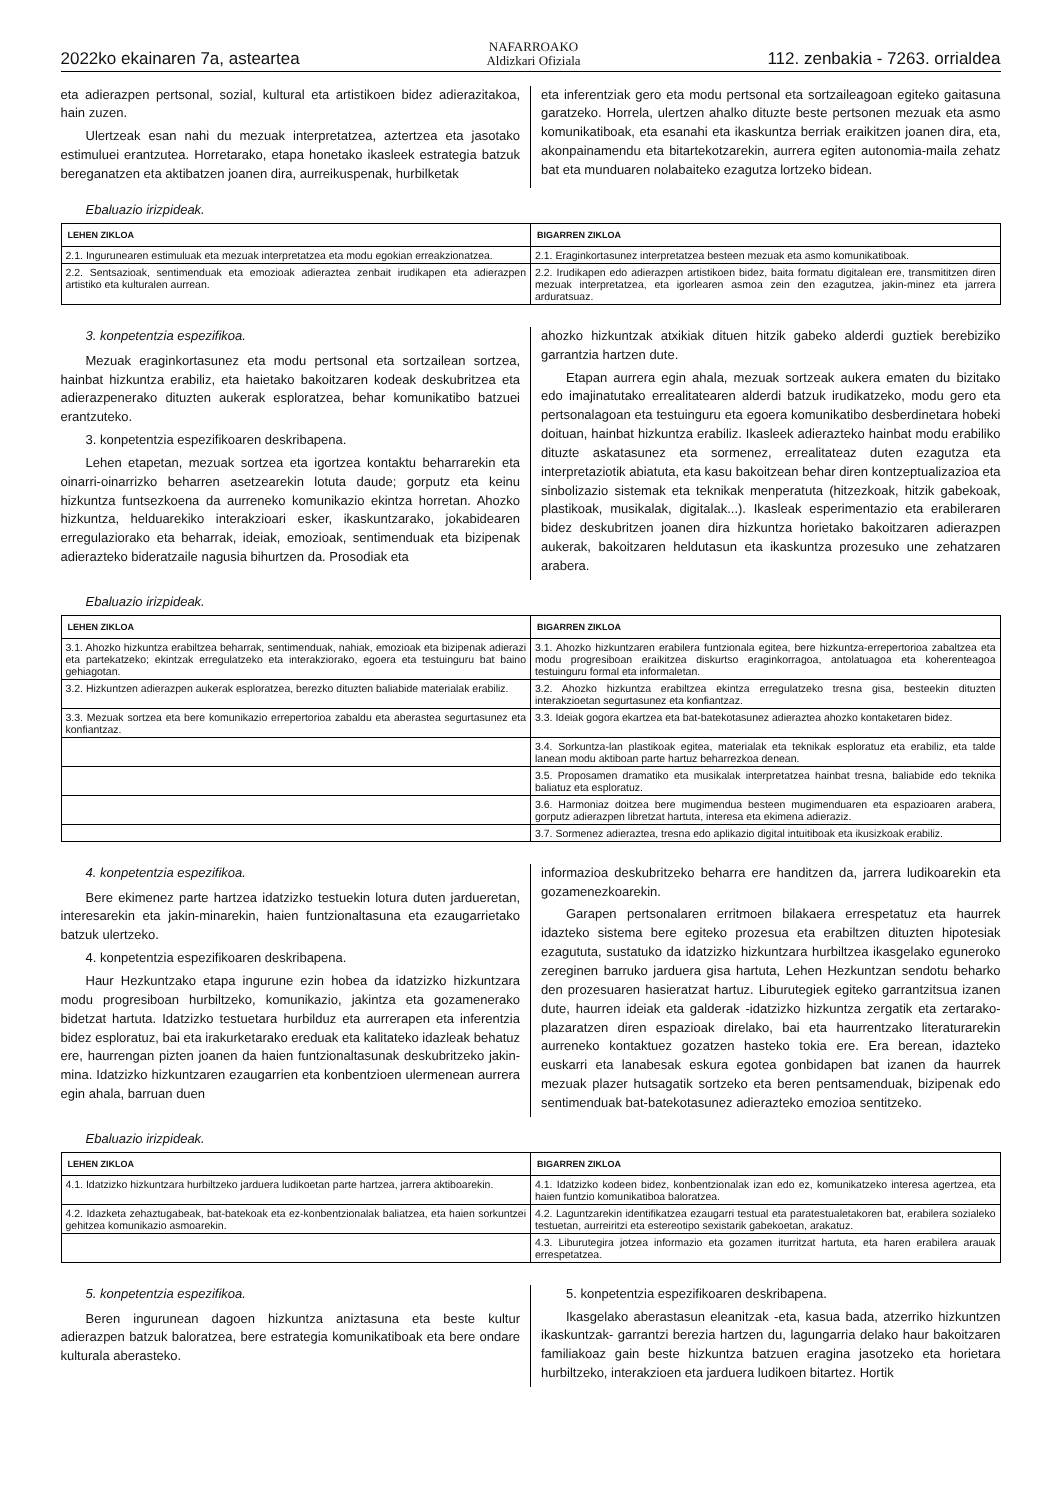2022ko ekainaren 7a, asteartea NAFARROAKO
Aldizkari Ofiziala 112. zenbakia - 7263. orrialdea
eta adierazpen pertsonal, sozial, kultural eta artistikoen bidez adierazitakoa, hain zuzen.
Ulertzeak esan nahi du mezuak interpretatzea, aztertzea eta jasotako estimuluei erantzutea. Horretarako, etapa honetako ikasleek estrategia batzuk bereganatzen eta aktibatzen joanen dira, aurreikuspenak, hurbilketak
eta inferentziak gero eta modu pertsonal eta sortzaileagoan egiteko gaitasuna garatzeko. Horrela, ulertzen ahalko dituzte beste pertsonen mezuak eta asmo komunikatiboak, eta esanahi eta ikaskuntza berriak eraikitzen joanen dira, eta, akonpainamendu eta bitartekotzarekin, aurrera egiten autonomia-maila zehatz bat eta munduaren nolabaiteko ezagutza lortzeko bidean.
Ebaluazio irizpideak.
| LEHEN ZIKLOA | BIGARREN ZIKLOA |
| --- | --- |
| 2.1. Ingurunearen estimuluak eta mezuak interpretatzea eta modu egokian erreakzionatzea. | 2.1. Eraginkortasunez interpretatzea besteen mezuak eta asmo komunikatiboak. |
| 2.2. Sentsazioak, sentimenduak eta emozioak adieraztea zenbait irudikapen eta adierazpen artistiko eta kulturalen aurrean. | 2.2. Irudikapen edo adierazpen artistikoen bidez, baita formatu digitalean ere, transmititzen diren mezuak interpretatzea, eta igorlearen asmoa zein den ezagutzea, jakin-minez eta jarrera arduratsuaz. |
3. konpetentzia espezifikoa.
Mezuak eraginkortasunez eta modu pertsonal eta sortzailean sortzea, hainbat hizkuntza erabiliz, eta haietako bakoitzaren kodeak deskubritzea eta adierazpenerako dituzten aukerak esploratzea, behar komunikatibo batzuei erantzuteko.
3. konpetentzia espezifikoaren deskribapena.
Lehen etapetan, mezuak sortzea eta igortzea kontaktu beharrarekin eta oinarri-oinarrizko beharren asetzearekin lotuta daude; gorputz eta keinu hizkuntza funtsezkoena da aurreneko komunikazio ekintza horretan. Ahozko hizkuntza, helduarekiko interakzioari esker, ikaskuntzarako, jokabidearen erregulaziorako eta beharrak, ideiak, emozioak, sentimenduak eta bizipenak adierazteko bideratzaile nagusia bihurtzen da. Prosodiak eta
ahozko hizkuntzak atxikiak dituen hitzik gabeko alderdi guztiek berebiziko garrantzia hartzen dute.
Etapan aurrera egin ahala, mezuak sortzeak aukera ematen du bizitako edo imajinatutako errealitatearen alderdi batzuk irudikatzeko, modu gero eta pertsonalagoan eta testuinguru eta egoera komunikatibo desberdinetara hobeki doituan, hainbat hizkuntza erabiliz. Ikasleek adierazteko hainbat modu erabiliko dituzte askatasunez eta sormenez, errealitateaz duten ezagutza eta interpretaziotik abiatuta, eta kasu bakoitzean behar diren kontzeptualizazioa eta sinbolizazio sistemak eta teknikak menperatuta (hitzezkoak, hitzik gabekoak, plastikoak, musikalak, digitalak...). Ikasleak esperimentazio eta erabileraren bidez deskubritzen joanen dira hizkuntza horietako bakoitzaren adierazpen aukerak, bakoitzaren heldutasun eta ikaskuntza prozesuko une zehatzaren arabera.
Ebaluazio irizpideak.
| LEHEN ZIKLOA | BIGARREN ZIKLOA |
| --- | --- |
| 3.1. Ahozko hizkuntza erabiltzea beharrak, sentimenduak, nahiak, emozioak eta bizipenak adierazi eta partekatzeko; ekintzak erregulatzeko eta interakziorako, egoera eta testuinguru bat baino gehiagotan. | 3.1. Ahozko hizkuntzaren erabilera funtzionala egitea, bere hizkuntza-errepertorioa zabaltzea eta modu progresiboan eraikitzea diskurtso eraginkorragoa, antolatuagoa eta koherenteagoa testuinguru formal eta informaletan. |
| 3.2. Hizkuntzen adierazpen aukerak esploratzea, berezko dituzten baliabide materialak erabiliz. | 3.2. Ahozko hizkuntza erabiltzea ekintza erregulatzeko tresna gisa, besteekin dituzten interakzioetan segurtasunez eta konfiantzaz. |
| 3.3. Mezuak sortzea eta bere komunikazio errepertorioa zabaldu eta aberastea segurtasunez eta konfiantzaz. | 3.3. Ideiak gogora ekartzea eta bat-batekotasunez adieraztea ahozko kontaketaren bidez. |
| | 3.4. Sorkuntza-lan plastikoak egitea, materialak eta teknikak esploratuz eta erabiliz, eta talde lanean modu aktiboan parte hartuz beharrezkoa denean. |
| | 3.5. Proposamen dramatiko eta musikalak interpretatzea hainbat tresna, baliabide edo teknika baliatuz eta esploratuz. |
| | 3.6. Harmoniaz doitzea bere mugimendua besteen mugimenduaren eta espazioaren arabera, gorputz adierazpen libretzat hartuta, interesa eta ekimena adieraziz. |
| | 3.7. Sormenez adieraztea, tresna edo aplikazio digital intuitiboak eta ikusizkoak erabiliz. |
4. konpetentzia espezifikoa.
Bere ekimenez parte hartzea idatzizko testuekin lotura duten jardueretan, interesarekin eta jakin-minarekin, haien funtzionaltasuna eta ezaugarrietako batzuk ulertzeko.
4. konpetentzia espezifikoaren deskribapena.
Haur Hezkuntzako etapa ingurune ezin hobea da idatzizko hizkuntzara modu progresiboan hurbiltzeko, komunikazio, jakintza eta gozamenerako bidetzat hartuta. Idatzizko testuetara hurbilduz eta aurrerapen eta inferentzia bidez esploratuz, bai eta irakurketarako ereduak eta kalitateko idazleak behatuz ere, haurrengan pizten joanen da haien funtzionaltasunak deskubritzeko jakin-mina. Idatzizko hizkuntzaren ezaugarrien eta konbentzioen ulermenean aurrera egin ahala, barruan duen
informazioa deskubritzeko beharra ere handitzen da, jarrera ludikoarekin eta gozamenezkoarekin.
Garapen pertsonalaren erritmoen bilakaera errespetatuz eta haurrek idazteko sistema bere egiteko prozesua eta erabiltzen dituzten hipotesiak ezagututa, sustatuko da idatzizko hizkuntzara hurbiltzea ikasgelako eguneroko zereginen barruko jarduera gisa hartuta, Lehen Hezkuntzan sendotu beharko den prozesuaren hasieratzat hartuz. Liburutegiek egiteko garrantzitsua izanen dute, haurren ideiak eta galderak -idatzizko hizkuntza zergatik eta zertarako- plazaratzen diren espazioak direlako, bai eta haurrentzako literaturarekin aurreneko kontaktuez gozatzen hasteko tokia ere. Era berean, idazteko euskarri eta lanabesak eskura egotea gonbidapen bat izanen da haurrek mezuak plazer hutsagatik sortzeko eta beren pentsamenduak, bizipenak edo sentimenduak bat-batekotasunez adierazteko emozioa sentitzeko.
Ebaluazio irizpideak.
| LEHEN ZIKLOA | BIGARREN ZIKLOA |
| --- | --- |
| 4.1. Idatzizko hizkuntzara hurbiltzeko jarduera ludikoetan parte hartzea, jarrera aktiboarekin. | 4.1. Idatzizko kodeen bidez, konbentzionalak izan edo ez, komunikatzeko interesa agertzea, eta haien funtzio komunikatiboa baloratzea. |
| 4.2. Idazketa zehaztugabeak, bat-batekoak eta ez-konbentzionalak baliatzea, eta haien sorkuntzei gehitzea komunikazio asmoarekin. | 4.2. Laguntzarekin identifikatzea ezaugarri testual eta paratestualetakoren bat, erabilera sozialeko testuetan, aurreiritzi eta estereotipo sexistarik gabekoetan, arakatuz. |
| | 4.3. Liburutegira jotzea informazio eta gozamen iturritzat hartuta, eta haren erabilera arauak errespetatzea. |
5. konpetentzia espezifikoa.
Beren ingurunean dagoen hizkuntza aniztasuna eta beste kultur adierazpen batzuk baloratzea, bere estrategia komunikatiboak eta bere ondare kulturala aberasteko.
5. konpetentzia espezifikoaren deskribapena.
Ikasgelako aberastasun eleanitzak -eta, kasua bada, atzerriko hizkuntzen ikaskuntzak- garrantzi berezia hartzen du, lagungarria delako haur bakoitzaren familiakoaz gain beste hizkuntza batzuen eragina jasotzeko eta horietara hurbiltzeko, interakzioen eta jarduera ludikoen bitartez. Hortik